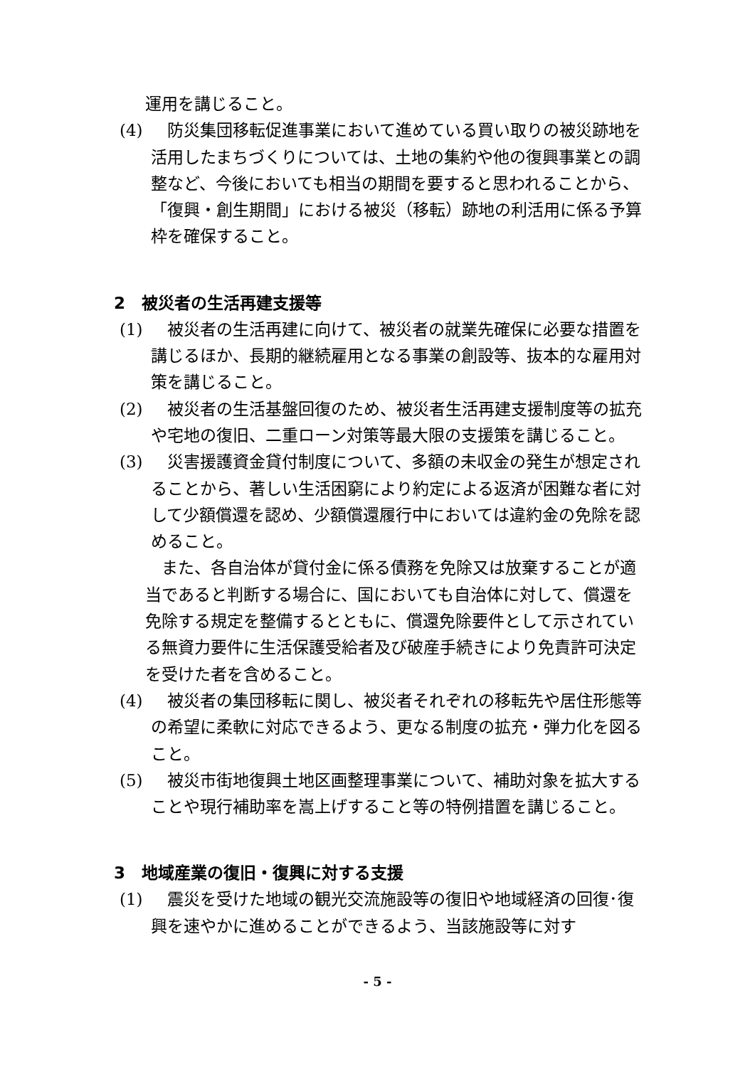運用を講じること。
(4) 　防災集団移転促進事業において進めている買い取りの被災跡地を活用したまちづくりについては、土地の集約や他の復興事業との調整など、今後においても相当の期間を要すると思われることから、「復興・創生期間」における被災（移転）跡地の利活用に係る予算枠を確保すること。
2　被災者の生活再建支援等
(1) 　被災者の生活再建に向けて、被災者の就業先確保に必要な措置を講じるほか、長期的継続雇用となる事業の創設等、抜本的な雇用対策を講じること。
(2) 　被災者の生活基盤回復のため、被災者生活再建支援制度等の拡充や宅地の復旧、二重ローン対策等最大限の支援策を講じること。
(3) 　災害援護資金貸付制度について、多額の未収金の発生が想定されることから、著しい生活困窮により約定による返済が困難な者に対して少額償還を認め、少額償還履行中においては違約金の免除を認めること。
また、各自治体が貸付金に係る債務を免除又は放棄することが適当であると判断する場合に、国においても自治体に対して、償還を免除する規定を整備するとともに、償還免除要件として示されている無資力要件に生活保護受給者及び破産手続きにより免責許可決定を受けた者を含めること。
(4) 　被災者の集団移転に関し、被災者それぞれの移転先や居住形態等の希望に柔軟に対応できるよう、更なる制度の拡充・弾力化を図ること。
(5) 　被災市街地復興土地区画整理事業について、補助対象を拡大することや現行補助率を嵩上げすること等の特例措置を講じること。
3　地域産業の復旧・復興に対する支援
(1) 　震災を受けた地域の観光交流施設等の復旧や地域経済の回復･復興を速やかに進めることができるよう、当該施設等に対す
- 5 -